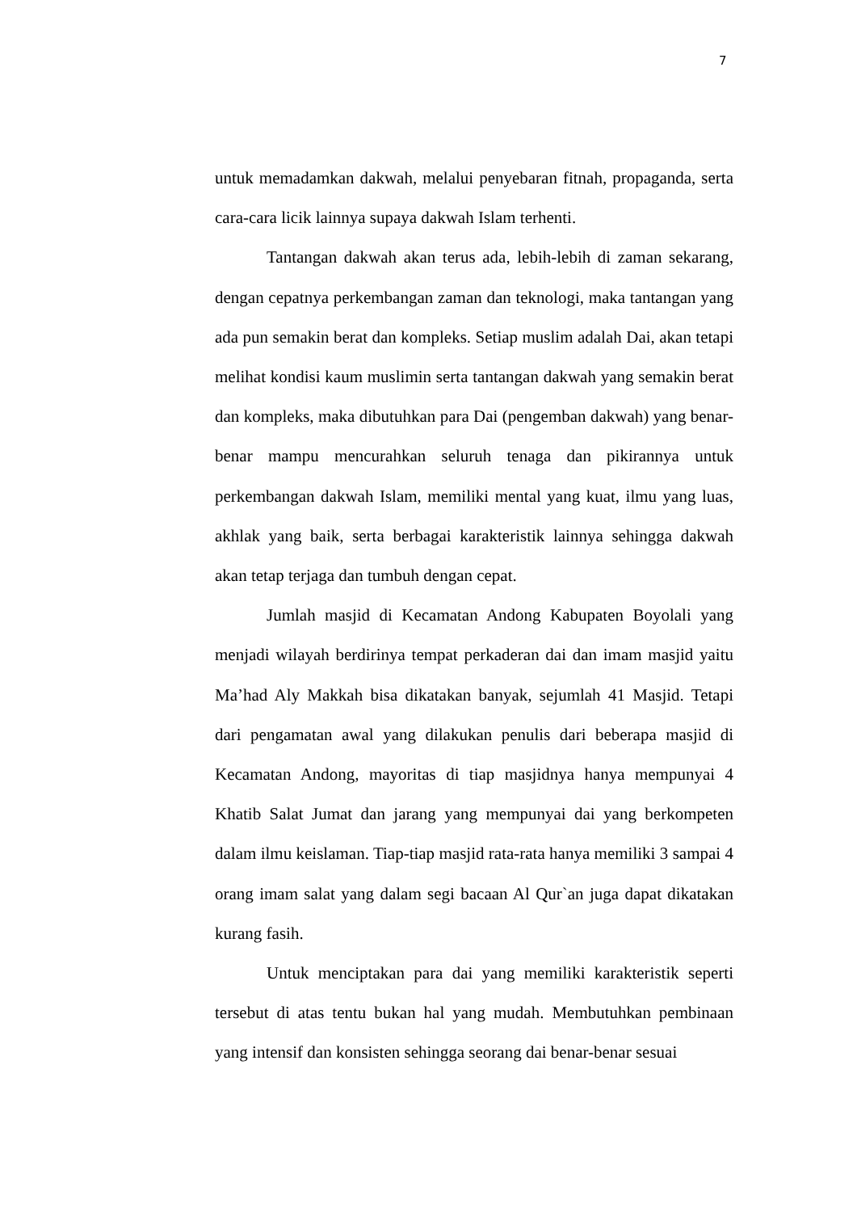7
untuk memadamkan dakwah, melalui penyebaran fitnah, propaganda, serta cara-cara licik lainnya supaya dakwah Islam terhenti.
Tantangan dakwah akan terus ada, lebih-lebih di zaman sekarang, dengan cepatnya perkembangan zaman dan teknologi, maka tantangan yang ada pun semakin berat dan kompleks. Setiap muslim adalah Dai, akan tetapi melihat kondisi kaum muslimin serta tantangan dakwah yang semakin berat dan kompleks, maka dibutuhkan para Dai (pengemban dakwah) yang benar-benar mampu mencurahkan seluruh tenaga dan pikirannya untuk perkembangan dakwah Islam, memiliki mental yang kuat, ilmu yang luas, akhlak yang baik, serta berbagai karakteristik lainnya sehingga dakwah akan tetap terjaga dan tumbuh dengan cepat.
Jumlah masjid di Kecamatan Andong Kabupaten Boyolali yang menjadi wilayah berdirinya tempat perkaderan dai dan imam masjid yaitu Ma’had Aly Makkah bisa dikatakan banyak, sejumlah 41 Masjid. Tetapi dari pengamatan awal yang dilakukan penulis dari beberapa masjid di Kecamatan Andong, mayoritas di tiap masjidnya hanya mempunyai 4 Khatib Salat Jumat dan jarang yang mempunyai dai yang berkompeten dalam ilmu keislaman. Tiap-tiap masjid rata-rata hanya memiliki 3 sampai 4 orang imam salat yang dalam segi bacaan Al Qur`an juga dapat dikatakan kurang fasih.
Untuk menciptakan para dai yang memiliki karakteristik seperti tersebut di atas tentu bukan hal yang mudah. Membutuhkan pembinaan yang intensif dan konsisten sehingga seorang dai benar-benar sesuai